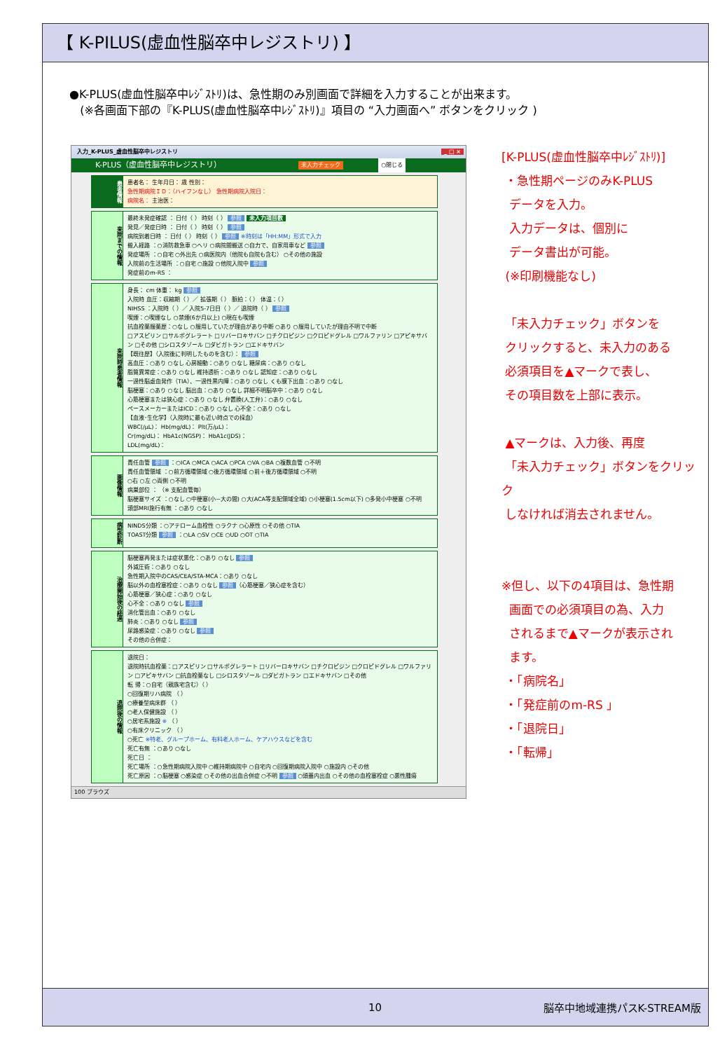【 K-PILUS(虚血性脳卒中レジストリ) 】
●K-PLUS(虚血性脳卒中ﾚｼﾞｽﾄﾘ)は、急性期のみ別画面で詳細を入力することが出来ます。
(※各画面下部の『K-PLUS(虚血性脳卒中ﾚｼﾞｽﾄﾘ)』項目の “入力画面へ” ボタンをクリック )
入力_K-PLUS_虚血性脳卒中レジストリ _ □ ×
K-PLUS（虚血性脳卒中レジストリ） 未入力チェック ○閉じる
患者情報
患者名： 生年月日： 歳 性別：
急性期病院ＩＤ：（ハイフンなし） 急性期病院入院日：
病院名： 主治医：
来院までの情報
最終未発症確認 ： 日付（ ） 時刻（ ） 参照 未入力項目数
発見／発症日時 ： 日付（ ） 時刻（ ） 参照
病院到着日時 ： 日付（ ） 時刻（ ） 参照 ※時刻は「HH:MM」形式で入力
搬入経路 ：○消防救急車 ○ヘリ ○病院間搬送 ○自力で、自家用車など 参照
発症場所 ：○自宅 ○外出先 ○病医院内（他院も自院も含む） ○その他の施設
入院前の生活場所 ：○自宅 ○施設 ○他院入院中 参照
発症前のm-RS ：
来院時患者情報
身長： cm 体重： kg 参照
入院時 血圧：収縮期（ ）／ 拡張期（ ） 脈拍：（ ） 体温：（ ）
NIHSS ：入院時（ ）／ 入院5-7日目（ ）／ 退院時（ ） 参照
喫煙：○喫煙なし ○禁煙(6か月以上) ○現在も喫煙
抗血栓薬服薬歴：○なし ○服用していたが理由があり中断 ○あり ○服用していたが理由不明で中断
□アスピリン □サルポグレラート □リバーロキサバン □チクロピジン □クロピドグレル □ワルファリン □アピキサバン □その他 □シロスタゾール □ダビガトラン □エドキサバン
【既往歴】（入院後に判明したものを含む）： 参照
高血圧：○あり ○なし 心房細動：○あり ○なし 糖尿病：○あり ○なし
脂質異常症：○あり ○なし 維持透析：○あり ○なし 認知症：○あり ○なし
一過性脳虚血発作（TIA）、一過性黒内障：○あり ○なし くも膜下出血：○あり ○なし
脳梗塞：○あり ○なし 脳出血：○あり ○なし 詳細不明脳卒中：○あり ○なし
心筋梗塞または狭心症：○あり ○なし 弁置換(人工弁)：○あり ○なし
ペースメーカーまたはICD：○あり ○なし 心不全：○あり ○なし
【血液･生化学】（入院時に最も近い時点での採血）
WBC(/μL)： Hb(mg/dL)： Plt(万/μL)：
Cr(mg/dL)： HbA1c(NGSP)： HbA1c(JDS)：
LDL(mg/dL)：
画像情報
責任血管 参照 ：○ICA ○MCA ○ACA ○PCA ○VA ○BA ○複数血管 ○不明
責任血管領域 ：○前方循環領域 ○後方循環領域 ○前＋後方循環領域 ○不明
○右 ○左 ○両側 ○不明
病巣部位 ： （※ 支配血管毎）
脳梗塞サイズ ：○なし ○中梗塞(小~大の間) ○大(ACA等支配領域全域) ○小梗塞(1.5cm以下) ○多発小中梗塞 ○不明
頭部MRI施行有無 ：○あり ○なし
病型診断
NINDS分類 ：○アテローム血栓性 ○ラクナ ○心原性 ○その他 ○TIA
TOAST分類 参照 ：○LA ○SV ○CE ○UD ○OT ○TIA
治療開始後の経過
脳梗塞再発または症状悪化：○あり ○なし 参照
外減圧術：○あり ○なし
急性期入院中のCAS/CEA/STA-MCA：○あり ○なし
脳以外の血栓塞栓症：○あり ○なし 参照 （心筋梗塞／狭心症を含む）
心筋梗塞／狭心症：○あり ○なし
心不全：○あり ○なし 参照
消化管出血：○あり ○なし
肺炎：○あり ○なし 参照
尿路感染症：○あり ○なし 参照
その他の合併症：
退院後の情報
退院日：
退院時抗血栓薬：□アスピリン □サルポグレラート □リバーロキサバン □チクロピジン □クロピドグレル □ワルファリン □アピキサバン □抗血栓薬なし □シロスタゾール □ダビガトラン □エドキサバン □その他
転 帰：○自宅（親族宅含む）（ ）
○回復期リハ病院 （ ）
○療養型病床群 （ ）
○老人保健施設 （ ）
○居宅系施設 ※ （ ）
○有床クリニック （ ）
○死亡 ※特老、グループホーム、有料老人ホーム、ケアハウスなどを含む
死亡有無 ：○あり ○なし
死亡日 ：
死亡場所 ：○急性期病院入院中 ○維持期病院中 ○自宅内 ○回復期病院入院中 ○施設内 ○その他
死亡原因 ：○脳梗塞 ○感染症 ○その他の出血合併症 ○不明 参照 ○頭蓋内出血 ○その他の血栓塞栓症 ○悪性腫瘍
100 ブラウズ
[K-PLUS(虚血性脳卒中ﾚｼﾞｽﾄﾘ)]
・急性期ページのみK-PLUS
データを入力。
入力データは、個別に
データ書出が可能。
(※印刷機能なし)
「未入力チェック」ボタンを
クリックすると、未入力のある
必須項目を▲マークで表し、
その項目数を上部に表示。
▲マークは、入力後、再度
「未入力チェック」ボタンをクリック
しなければ消去されません。
※但し、以下の4項目は、急性期
画面での必須項目の為、入力
されるまで▲マークが表示され
ます。
・「病院名」
・「発症前のm-RS 」
・「退院日」
・「転帰」
10 脳卒中地域連携パスK-STREAM版